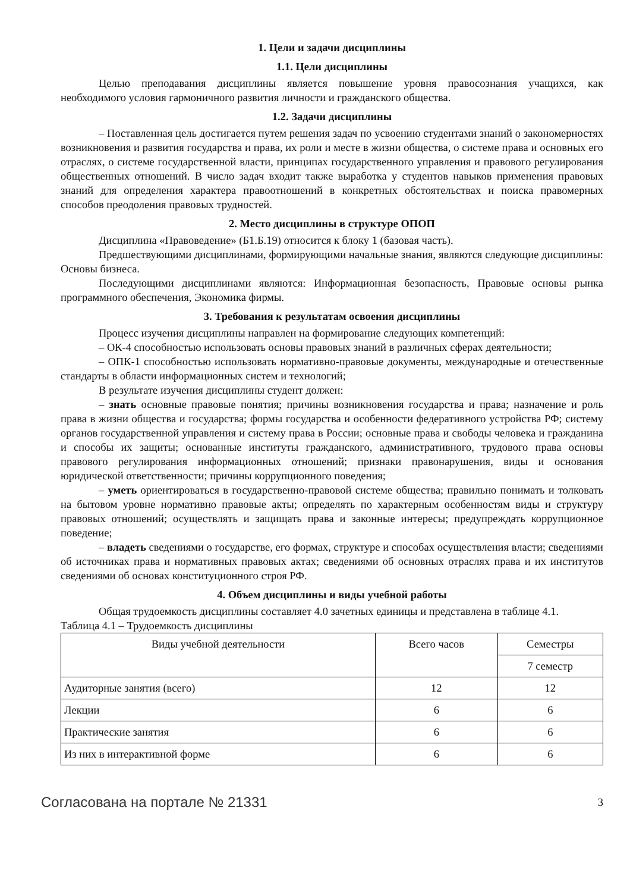1. Цели и задачи дисциплины
1.1. Цели дисциплины
Целью преподавания дисциплины является повышение уровня правосознания учащихся, как необходимого условия гармоничного развития личности и гражданского общества.
1.2. Задачи дисциплины
– Поставленная цель достигается путем решения задач по усвоению студентами знаний о закономерностях возникновения и развития государства и права, их роли и месте в жизни общества, о системе права и основных его отраслях, о системе государственной власти, принципах государственного управления и правового регулирования общественных отношений. В число задач входит также выработка у студентов навыков применения правовых знаний для определения характера правоотношений в конкретных обстоятельствах и поиска правомерных способов преодоления правовых трудностей.
2. Место дисциплины в структуре ОПОП
Дисциплина «Правоведение» (Б1.Б.19) относится к блоку 1 (базовая часть).
Предшествующими дисциплинами, формирующими начальные знания, являются следующие дисциплины: Основы бизнеса.
Последующими дисциплинами являются: Информационная безопасность, Правовые основы рынка программного обеспечения, Экономика фирмы.
3. Требования к результатам освоения дисциплины
Процесс изучения дисциплины направлен на формирование следующих компетенций:
– ОК-4 способностью использовать основы правовых знаний в различных сферах деятельности;
– ОПК-1 способностью использовать нормативно-правовые документы, международные и отечественные стандарты в области информационных систем и технологий;
В результате изучения дисциплины студент должен:
– знать основные правовые понятия; причины возникновения государства и права; назначение и роль права в жизни общества и государства; формы государства и особенности федеративного устройства РФ; систему органов государственной управления и систему права в России; основные права и свободы человека и гражданина и способы их защиты; основанные институты гражданского, административного, трудового права основы правового регулирования информационных отношений; признаки правонарушения, виды и основания юридической ответственности; причины коррупционного поведения;
– уметь ориентироваться в государственно-правовой системе общества; правильно понимать и толковать на бытовом уровне нормативно правовые акты; определять по характерным особенностям виды и структуру правовых отношений; осуществлять и защищать права и законные интересы; предупреждать коррупционное поведение;
– владеть сведениями о государстве, его формах, структуре и способах осуществления власти; сведениями об источниках права и нормативных правовых актах; сведениями об основных отраслях права и их институтов сведениями об основах конституционного строя РФ.
4. Объем дисциплины и виды учебной работы
Общая трудоемкость дисциплины составляет 4.0 зачетных единицы и представлена в таблице 4.1.
Таблица 4.1 – Трудоемкость дисциплины
| Виды учебной деятельности | Всего часов | Семестры |
| | | 7 семестр |
| Аудиторные занятия (всего) | 12 | 12 |
| Лекции | 6 | 6 |
| Практические занятия | 6 | 6 |
| Из них в интерактивной форме | 6 | 6 |
Согласована на портале № 21331 3